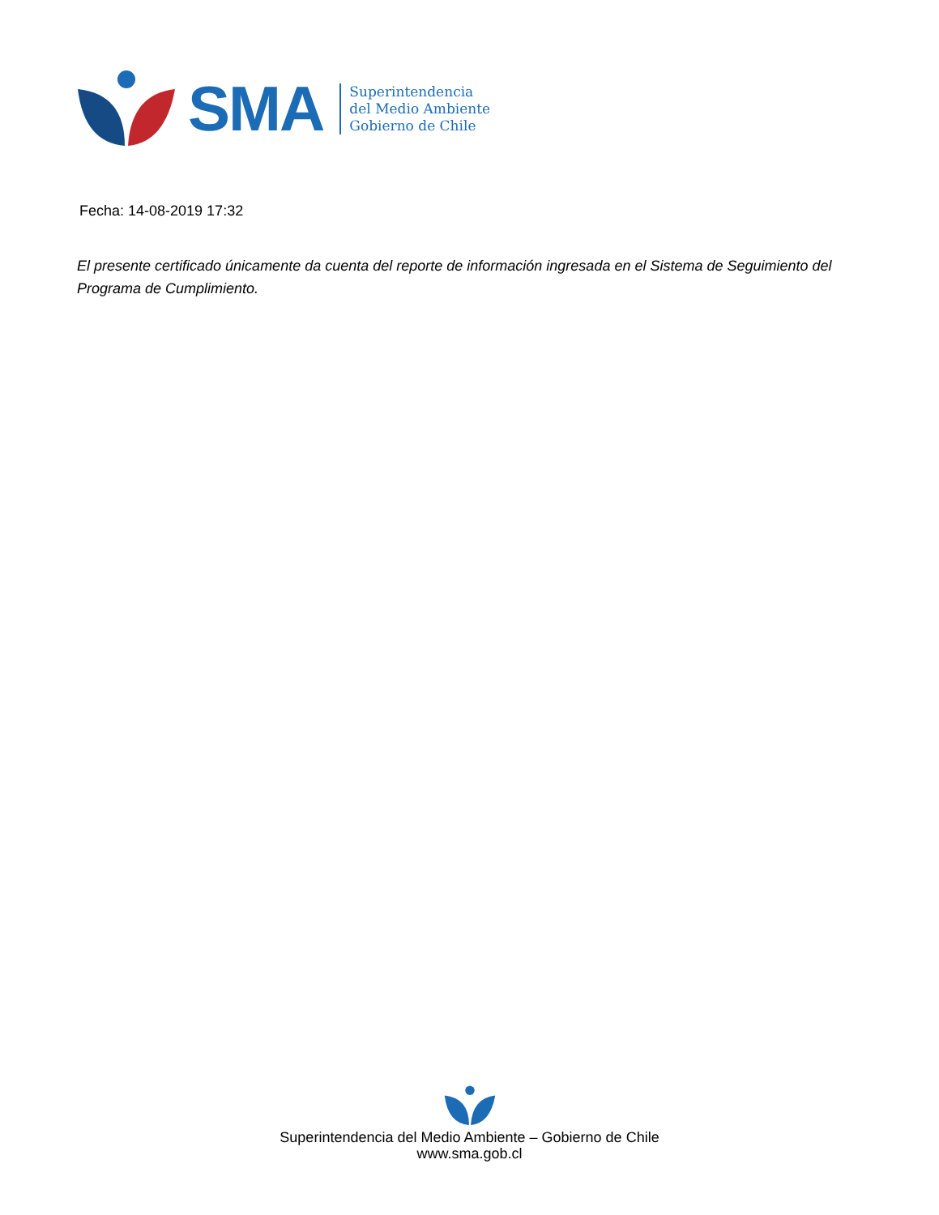SMA
Superintendencia
del Medio Ambiente
Gobierno de Chile
Fecha: 14-08-2019 17:32
El presente certificado únicamente da cuenta del reporte de información ingresada en el Sistema de Seguimiento del Programa de Cumplimiento.
Superintendencia del Medio Ambiente – Gobierno de Chile
www.sma.gob.cl